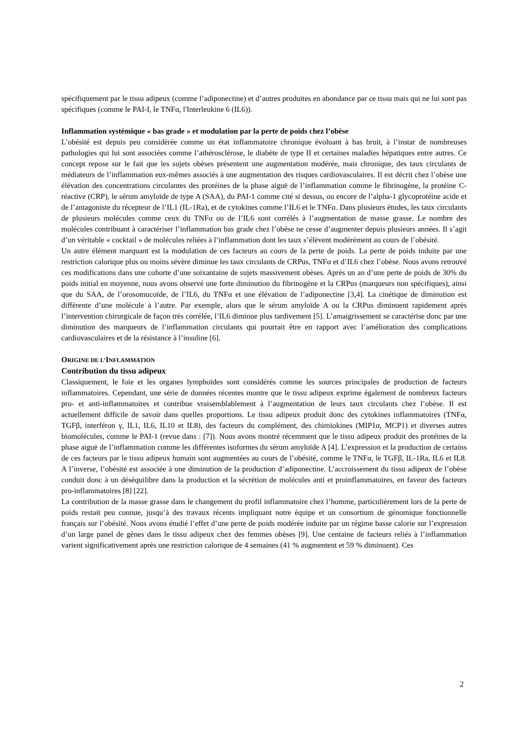spécifiquement par le tissu adipeux (comme l’adiponectine) et d’autres produites en abondance par ce tissu mais qui ne lui sont pas spécifiques (comme le PAI-I, le TNFα, l'Interleukine 6 (IL6)).
Inflammation systémique « bas grade » et modulation par la perte de poids chez l’obèse
L’obésité est depuis peu considérée comme un état inflammatoire chronique évoluant à bas bruit, à l’instar de nombreuses pathologies qui lui sont associées comme l’athérosclérose, le diabète de type II et certaines maladies hépatiques entre autres. Ce concept repose sur le fait que les sujets obèses présentent une augmentation modérée, mais chronique, des taux circulants de médiateurs de l’inflammation eux-mêmes associés à une augmentation des risques cardiovasculaires. Il est décrit chez l’obèse une élévation des concentrations circulantes des protéines de la phase aiguë de l’inflammation comme le fibrinogène, la protéine C-réactive (CRP), le sérum amyloïde de type A (SAA), du PAI-1 comme cité si dessus, ou encore de l’alpha-1 glycoprotéine acide et de l’antagoniste du récepteur de l’IL1 (IL-1Ra), et de cytokines comme l’IL6 et le TNFα. Dans plusieurs études, les taux circulants de plusieurs molécules comme ceux du TNFα ou de l’IL6 sont corrélés à l’augmentation de masse grasse. Le nombre des molécules contribuant à caractériser l’inflammation bas grade chez l’obèse ne cesse d’augmenter depuis plusieurs années. Il s’agit d’un véritable « cocktail » de molécules reliées à l’inflammation dont les taux s’élèvent modérément au cours de l’obésité.
Un autre élément marquant est la modulation de ces facteurs au cours de la perte de poids. La perte de poids induite par une restriction calorique plus ou moins sévère diminue les taux circulants de CRPus, TNFα et d’IL6 chez l’obèse. Nous avons retrouvé ces modifications dans une cohorte d’une soixantaine de sujets massivement obèses. Après un an d’une perte de poids de 30% du poids initial en moyenne, nous avons observé une forte diminution du fibrinogène et la CRPus (marqueurs non spécifiques), ainsi que du SAA, de l’orosomucoïde, de l’IL6, du TNFα et une élévation de l’adiponectine [3,4]. La cinétique de diminution est différente d’une molécule à l’autre. Par exemple, alors que le sérum amyloïde A ou la CRPus diminuent rapidement après l’intervention chirurgicale de façon très corrélée, l’IL6 diminue plus tardivement [5]. L’amaigrissement se caractérise donc par une diminution des marqueurs de l’inflammation circulants qui pourrait être en rapport avec l’amélioration des complications cardiovasculaires et de la résistance à l’insuline [6].
ORIGINE DE L’INFLAMMATION
Contribution du tissu adipeux
Classiquement, le foie et les organes lymphoïdes sont considérés comme les sources principales de production de facteurs inflammatoires. Cependant, une série de données récentes montre que le tissu adipeux exprime également de nombreux facteurs pro- et anti-inflammatoires et contribue vraisemblablement à l’augmentation de leurs taux circulants chez l’obèse. Il est actuellement difficile de savoir dans quelles proportions. Le tissu adipeux produit donc des cytokines inflammatoires (TNFα, TGFβ, interféron γ, IL1, IL6, IL10 et IL8), des facteurs du complément, des chimiokines (MIP1α, MCP1) et diverses autres biomolécules, comme le PAI-1 (revue dans : [7]). Nous avons montré récemment que le tissu adipeux produit des protéines de la phase aiguë de l’inflammation comme les différentes isoformes du sérum amyloïde A [4]. L’expression et la production de certains de ces facteurs par le tissu adipeux humain sont augmentées au cours de l’obésité, comme le TNFα, le TGFβ, IL-1Ra, IL6 et IL8. A l’inverse, l’obésité est associée à une diminution de la production d’adiponectine. L’accroissement du tissu adipeux de l’obèse conduit donc à un déséquilibre dans la production et la sécrétion de molécules anti et proinflammatoires, en faveur des facteurs pro-inflammatoires [8] [22].
La contribution de la masse grasse dans le changement du profil inflammatoire chez l’homme, particulièrement lors de la perte de poids restait peu connue, jusqu’à des travaux récents impliquant notre équipe et un consortium de génomique fonctionnelle français sur l’obésité. Nous avons étudié l’effet d’une perte de poids modérée induite par un régime basse calorie sur l’expression d’un large panel de gènes dans le tissu adipeux chez des femmes obèses [9]. Une centaine de facteurs reliés à l’inflammation varient significativement après une restriction calorique de 4 semaines (41 % augmentent et 59 % diminuent). Ces
2